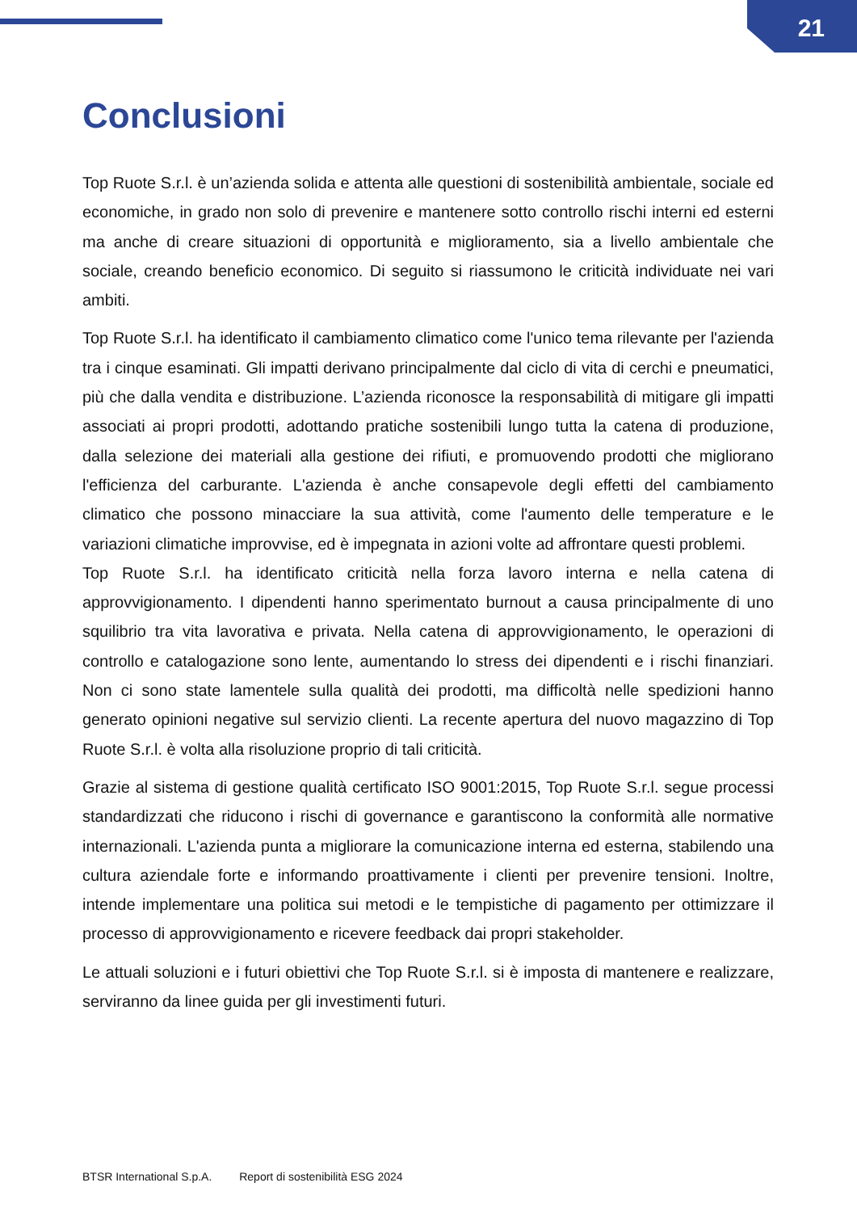21
Conclusioni
Top Ruote S.r.l. è un’azienda solida e attenta alle questioni di sostenibilità ambientale, sociale ed economiche, in grado non solo di prevenire e mantenere sotto controllo rischi interni ed esterni ma anche di creare situazioni di opportunità e miglioramento, sia a livello ambientale che sociale, creando beneficio economico. Di seguito si riassumono le criticità individuate nei vari ambiti.
Top Ruote S.r.l. ha identificato il cambiamento climatico come l'unico tema rilevante per l'azienda tra i cinque esaminati. Gli impatti derivano principalmente dal ciclo di vita di cerchi e pneumatici, più che dalla vendita e distribuzione. L’azienda riconosce la responsabilità di mitigare gli impatti associati ai propri prodotti, adottando pratiche sostenibili lungo tutta la catena di produzione, dalla selezione dei materiali alla gestione dei rifiuti, e promuovendo prodotti che migliorano l'efficienza del carburante. L'azienda è anche consapevole degli effetti del cambiamento climatico che possono minacciare la sua attività, come l'aumento delle temperature e le variazioni climatiche improvvise, ed è impegnata in azioni volte ad affrontare questi problemi.
Top Ruote S.r.l. ha identificato criticità nella forza lavoro interna e nella catena di approvvigionamento. I dipendenti hanno sperimentato burnout a causa principalmente di uno squilibrio tra vita lavorativa e privata. Nella catena di approvvigionamento, le operazioni di controllo e catalogazione sono lente, aumentando lo stress dei dipendenti e i rischi finanziari. Non ci sono state lamentele sulla qualità dei prodotti, ma difficoltà nelle spedizioni hanno generato opinioni negative sul servizio clienti. La recente apertura del nuovo magazzino di Top Ruote S.r.l. è volta alla risoluzione proprio di tali criticità.
Grazie al sistema di gestione qualità certificato ISO 9001:2015, Top Ruote S.r.l. segue processi standardizzati che riducono i rischi di governance e garantiscono la conformità alle normative internazionali. L'azienda punta a migliorare la comunicazione interna ed esterna, stabilendo una cultura aziendale forte e informando proattivamente i clienti per prevenire tensioni. Inoltre, intende implementare una politica sui metodi e le tempistiche di pagamento per ottimizzare il processo di approvvigionamento e ricevere feedback dai propri stakeholder.
Le attuali soluzioni e i futuri obiettivi che Top Ruote S.r.l. si è imposta di mantenere e realizzare, serviranno da linee guida per gli investimenti futuri.
BTSR International S.p.A. Report di sostenibilità ESG 2024